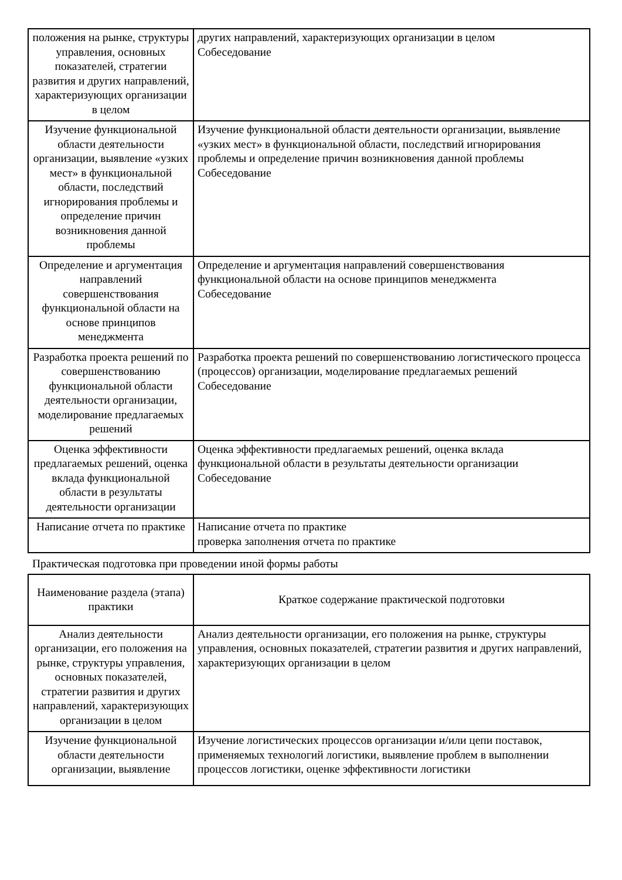| положения на рынке, структуры управления, основных показателей, стратегии развития и других направлений, характеризующих организации в целом | других направлений, характеризующих организации в целом Собеседование |
| Изучение функциональной области деятельности организации, выявление «узких мест» в функциональной области, последствий игнорирования проблемы и определение причин возникновения данной проблемы | Изучение функциональной области деятельности организации, выявление «узких мест» в функциональной области, последствий игнорирования проблемы и определение причин возникновения данной проблемы Собеседование |
| Определение и аргументация направлений совершенствования функциональной области на основе принципов менеджмента | Определение и аргументация направлений совершенствования функциональной области на основе принципов менеджмента Собеседование |
| Разработка проекта решений по совершенствованию функциональной области деятельности организации, моделирование предлагаемых решений | Разработка проекта решений по совершенствованию логистического процесса (процессов) организации, моделирование предлагаемых решений Собеседование |
| Оценка эффективности предлагаемых решений, оценка вклада функциональной области в результаты деятельности организации | Оценка эффективности предлагаемых решений, оценка вклада функциональной области в результаты деятельности организации Собеседование |
| Написание отчета по практике | Написание отчета по практике проверка заполнения отчета по практике |
Практическая подготовка при проведении иной формы работы
| Наименование раздела (этапа) практики | Краткое содержание практической подготовки |
| --- | --- |
| Анализ деятельности организации, его положения на рынке, структуры управления, основных показателей, стратегии развития и других направлений, характеризующих организации в целом | Анализ деятельности организации, его положения на рынке, структуры управления, основных показателей, стратегии развития и других направлений, характеризующих организации в целом |
| Изучение функциональной области деятельности организации, выявление | Изучение логистических процессов организации и/или цепи поставок, применяемых технологий логистики, выявление проблем в выполнении процессов логистики, оценке эффективности логистики |